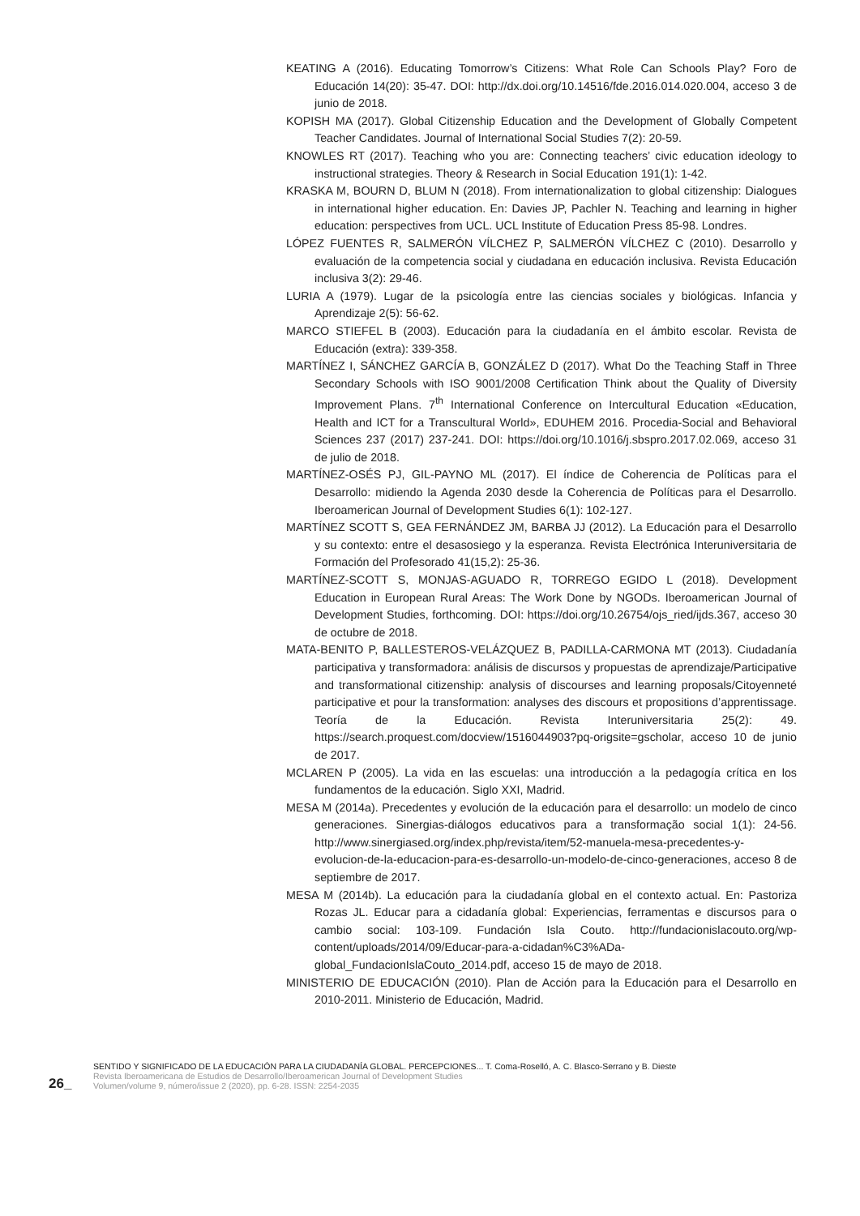KEATING A (2016). Educating Tomorrow’s Citizens: What Role Can Schools Play? Foro de Educación 14(20): 35-47. DOI: http://dx.doi.org/10.14516/fde.2016.014.020.004, acceso 3 de junio de 2018.
KOPISH MA (2017). Global Citizenship Education and the Development of Globally Competent Teacher Candidates. Journal of International Social Studies 7(2): 20-59.
KNOWLES RT (2017). Teaching who you are: Connecting teachers’ civic education ideology to instructional strategies. Theory & Research in Social Education 191(1): 1-42.
KRASKA M, BOURN D, BLUM N (2018). From internationalization to global citizenship: Dialogues in international higher education. En: Davies JP, Pachler N. Teaching and learning in higher education: perspectives from UCL. UCL Institute of Education Press 85-98. Londres.
LÓPEZ FUENTES R, SALMERÓN VÍLCHEZ P, SALMERÓN VÍLCHEZ C (2010). Desarrollo y evaluación de la competencia social y ciudadana en educación inclusiva. Revista Educación inclusiva 3(2): 29-46.
LURIA A (1979). Lugar de la psicología entre las ciencias sociales y biológicas. Infancia y Aprendizaje 2(5): 56-62.
MARCO STIEFEL B (2003). Educación para la ciudadanía en el ámbito escolar. Revista de Educación (extra): 339-358.
MARTÍNEZ I, SÁNCHEZ GARCÍA B, GONZÁLEZ D (2017). What Do the Teaching Staff in Three Secondary Schools with ISO 9001/2008 Certification Think about the Quality of Diversity Improvement Plans. 7<sup>th</sup> International Conference on Intercultural Education «Education, Health and ICT for a Transcultural World», EDUHEM 2016. Procedia-Social and Behavioral Sciences 237 (2017) 237-241. DOI: https://doi.org/10.1016/j.sbspro.2017.02.069, acceso 31 de julio de 2018.
MARTÍNEZ-OSÉS PJ, GIL-PAYNO ML (2017). El índice de Coherencia de Políticas para el Desarrollo: midiendo la Agenda 2030 desde la Coherencia de Políticas para el Desarrollo. Iberoamerican Journal of Development Studies 6(1): 102-127.
MARTÍNEZ SCOTT S, GEA FERNÁNDEZ JM, BARBA JJ (2012). La Educación para el Desarrollo y su contexto: entre el desasosiego y la esperanza. Revista Electrónica Interuniversitaria de Formación del Profesorado 41(15,2): 25-36.
MARTÍNEZ-SCOTT S, MONJAS-AGUADO R, TORREGO EGIDO L (2018). Development Education in European Rural Areas: The Work Done by NGODs. Iberoamerican Journal of Development Studies, forthcoming. DOI: https://doi.org/10.26754/ojs_ried/ijds.367, acceso 30 de octubre de 2018.
MATA-BENITO P, BALLESTEROS-VELÁZQUEZ B, PADILLA-CARMONA MT (2013). Ciudadanía participativa y transformadora: análisis de discursos y propuestas de aprendizaje/Participative and transformational citizenship: analysis of discourses and learning proposals/Citoyenneté participative et pour la transformation: analyses des discours et propositions d’apprentissage. Teoría de la Educación. Revista Interuniversitaria 25(2): 49. https://search.proquest.com/docview/1516044903?pq-origsite=gscholar, acceso 10 de junio de 2017.
MCLAREN P (2005). La vida en las escuelas: una introducción a la pedagogía crítica en los fundamentos de la educación. Siglo XXI, Madrid.
MESA M (2014a). Precedentes y evolución de la educación para el desarrollo: un modelo de cinco generaciones. Sinergias-diálogos educativos para a transformação social 1(1): 24-56. http://www.sinergiased.org/index.php/revista/item/52-manuela-mesa-precedentes-y-evolucion-de-la-educacion-para-es-desarrollo-un-modelo-de-cinco-generaciones, acceso 8 de septiembre de 2017.
MESA M (2014b). La educación para la ciudadanía global en el contexto actual. En: Pastoriza Rozas JL. Educar para a cidadanía global: Experiencias, ferramentas e discursos para o cambio social: 103-109. Fundación Isla Couto. http://fundacionislacouto.org/wp-content/uploads/2014/09/Educar-para-a-cidadan%C3%ADa-global_FundacionIslaCouto_2014.pdf, acceso 15 de mayo de 2018.
MINISTERIO DE EDUCACIÓN (2010). Plan de Acción para la Educación para el Desarrollo en 2010-2011. Ministerio de Educación, Madrid.
SENTIDO Y SIGNIFICADO DE LA EDUCACIÓN PARA LA CIUDADANÍA GLOBAL. PERCEPCIONES... T. Coma-Roselló, A. C. Blasco-Serrano y B. Dieste
Revista Iberoamericana de Estudios de Desarrollo/Iberoamerican Journal of Development Studies
Volumen/volume 9, número/issue 2 (2020), pp. 6-28. ISSN: 2254-2035
26_